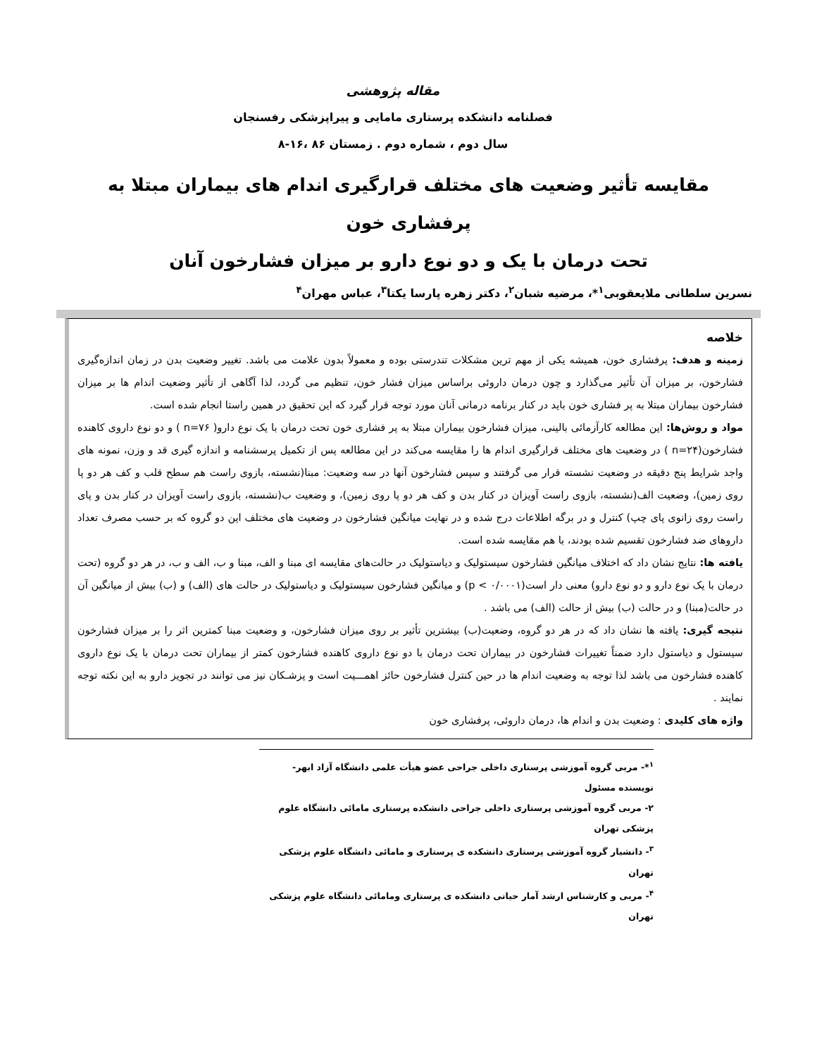مقاله پژوهشی
فصلنامه دانشکده پرستاری مامایی و پیراپزشکی رفسنجان
سال دوم ، شماره دوم . زمستان ۸۶ ،۱۶-۸
مقایسه تأثیر وضعیت های مختلف قرارگیری اندام های بیماران مبتلا به پرفشاری خون
تحت درمان با یک و دو نوع دارو بر میزان فشارخون آنان
نسرین سلطانی ملایعقوبی<sup>۱</sup>*، مرضیه شبان<sup>۲</sup>، دکتر زهره پارسا یکتا<sup>۳</sup>، عباس مهران<sup>۴</sup>
خلاصه
زمینه و هدف: پرفشاری خون، همیشه یکی از مهم ترین مشکلات تندرستی بوده و معمولاً بدون علامت می باشد. تغییر وضعیت بدن در زمان اندازه‌گیری فشارخون، بر میزان آن تأثیر می‌گذارد و چون درمان داروئی براساس میزان فشار خون، تنظیم می گردد، لذا آگاهی از تأثیر وضعیت اندام ها بر میزان فشارخون بیماران مبتلا به پر فشاری خون باید در کنار برنامه درمانی آنان مورد توجه قرار گیرد که این تحقیق در همین راستا انجام شده است.
مواد و روش‌ها: این مطالعه کارآزمائی بالینی، میزان فشارخون بیماران مبتلا به پر فشاری خون تحت درمان با یک نوع دارو( n=۷۶ ) و دو نوع داروی کاهنده فشارخون(n=۲۴ ) در وضعیت های مختلف قرارگیری اندام ها را مقایسه می‌کند در این مطالعه پس از تکمیل پرسشنامه و اندازه گیری قد و وزن، نمونه های واجد شرایط پنج دقیقه در وضعیت نشسته قرار می گرفتند و سپس فشارخون آنها در سه وضعیت: مبنا(نشسته، بازوی راست هم سطح قلب و کف هر دو پا روی زمین)، وضعیت الف(نشسته، بازوی راست آویزان در کنار بدن و کف هر دو پا روی زمین)، و وضعیت ب(نشسته، بازوی راست آویزان در کنار بدن و پای راست روی زانوی پای چپ) کنترل و در برگه اطلاعات درج شده و در نهایت میانگین فشارخون در وضعیت های مختلف این دو گروه که بر حسب مصرف تعداد داروهای ضد فشارخون تقسیم شده بودند، با هم مقایسه شده است.
یافته ها: نتایج نشان داد که اختلاف میانگین فشارخون سیستولیک و دیاستولیک در حالت‌های مقایسه ای مبنا و الف، مبنا و ب، الف و ب، در هر دو گروه (تحت درمان با یک نوع دارو و دو نوع دارو) معنی دار است(p < ۰/۰۰۰۱) و میانگین فشارخون سیستولیک و دیاستولیک در حالت های (الف) و (ب) بیش از میانگین آن در حالت(مبنا) و در حالت (ب) بیش از حالت (الف) می باشد .
نتیجه گیری: یافته ها نشان داد که در هر دو گروه، وضعیت(ب) بیشترین تأثیر بر روی میزان فشارخون، و وضعیت مبنا کمترین اثر را بر میزان فشارخون سیستول و دیاستول دارد ضمناً تغییرات فشارخون در بیماران تحت درمان با دو نوع داروی کاهنده فشارخون کمتر از بیماران تحت درمان با یک نوع داروی کاهنده فشارخون می باشد لذا توجه به وضعیت اندام ها در حین کنترل فشارخون حائز اهمـــیت است و پزشـکان نیز می توانند در تجویز دارو به این نکته توجه نمایند .
واژه های کلیدی : وضعیت بدن و اندام ها، درمان داروئی، پرفشاری خون
<sup>۱</sup>*- مربی گروه آموزشی پرستاری داخلی جراحی عضو هیأت علمی دانشگاه آزاد ابهر- نویسنده مسئول
۲- مربی گروه آموزشی پرستاری داخلی جراحی دانشکده پرستاری مامائی دانشگاه علوم پزشکی تهران
<sup>۳</sup>- دانشیار گروه آموزشی پرستاری دانشکده ی پرستاری و مامائی دانشگاه علوم پزشکی تهران
<sup>۴</sup>- مربی و کارشناس ارشد آمار حیاتی دانشکده ی پرستاری ومامائی دانشگاه علوم پزشکی تهران